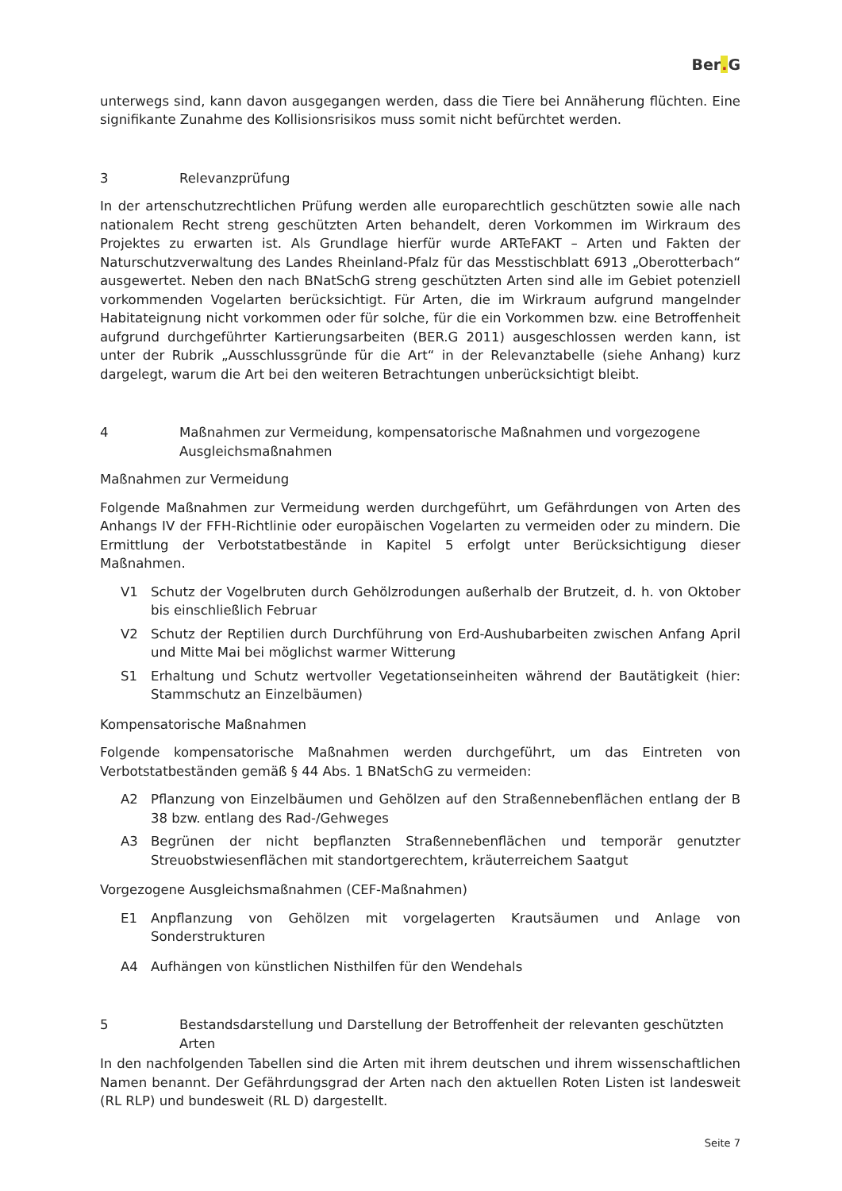Ber. G
unterwegs sind, kann davon ausgegangen werden, dass die Tiere bei Annäherung flüchten. Eine signifikante Zunahme des Kollisionsrisikos muss somit nicht befürchtet werden.
3 Relevanzprüfung
In der artenschutzrechtlichen Prüfung werden alle europarechtlich geschützten sowie alle nach nationalem Recht streng geschützten Arten behandelt, deren Vorkommen im Wirkraum des Projektes zu erwarten ist. Als Grundlage hierfür wurde ARTeFAKT – Arten und Fakten der Naturschutzverwaltung des Landes Rheinland-Pfalz für das Messtischblatt 6913 „Oberotterbach“ ausgewertet. Neben den nach BNatSchG streng geschützten Arten sind alle im Gebiet potenziell vorkommenden Vogelarten berücksichtigt. Für Arten, die im Wirkraum aufgrund mangelnder Habitateignung nicht vorkommen oder für solche, für die ein Vorkommen bzw. eine Betroffenheit aufgrund durchgeführter Kartierungsarbeiten (BER.G 2011) ausgeschlossen werden kann, ist unter der Rubrik „Ausschlussgründe für die Art“ in der Relevanztabelle (siehe Anhang) kurz dargelegt, warum die Art bei den weiteren Betrachtungen unberücksichtigt bleibt.
4 Maßnahmen zur Vermeidung, kompensatorische Maßnahmen und vorgezogene Ausgleichsmaßnahmen
Maßnahmen zur Vermeidung
Folgende Maßnahmen zur Vermeidung werden durchgeführt, um Gefährdungen von Arten des Anhangs IV der FFH-Richtlinie oder europäischen Vogelarten zu vermeiden oder zu mindern. Die Ermittlung der Verbotstatbestände in Kapitel 5 erfolgt unter Berücksichtigung dieser Maßnahmen.
V1 Schutz der Vogelbruten durch Gehölzrodungen außerhalb der Brutzeit, d. h. von Oktober bis einschließlich Februar
V2 Schutz der Reptilien durch Durchführung von Erd-Aushubarbeiten zwischen Anfang April und Mitte Mai bei möglichst warmer Witterung
S1 Erhaltung und Schutz wertvoller Vegetationseinheiten während der Bautätigkeit (hier: Stammschutz an Einzelbäumen)
Kompensatorische Maßnahmen
Folgende kompensatorische Maßnahmen werden durchgeführt, um das Eintreten von Verbotstatbeständen gemäß § 44 Abs. 1 BNatSchG zu vermeiden:
A2 Pflanzung von Einzelbäumen und Gehölzen auf den Straßennebenflächen entlang der B 38 bzw. entlang des Rad-/Gehweges
A3 Begrünen der nicht bepflanzten Straßennebenflächen und temporär genutzter Streuobstwiesenflächen mit standortgerechtem, kräuterreichem Saatgut
Vorgezogene Ausgleichsmaßnahmen (CEF-Maßnahmen)
E1 Anpflanzung von Gehölzen mit vorgelagerten Krautsäumen und Anlage von Sonderstrukturen
A4 Aufhängen von künstlichen Nisthilfen für den Wendehals
5 Bestandsdarstellung und Darstellung der Betroffenheit der relevanten geschützten Arten
In den nachfolgenden Tabellen sind die Arten mit ihrem deutschen und ihrem wissenschaftlichen Namen benannt. Der Gefährdungsgrad der Arten nach den aktuellen Roten Listen ist landesweit (RL RLP) und bundesweit (RL D) dargestellt.
Seite 7